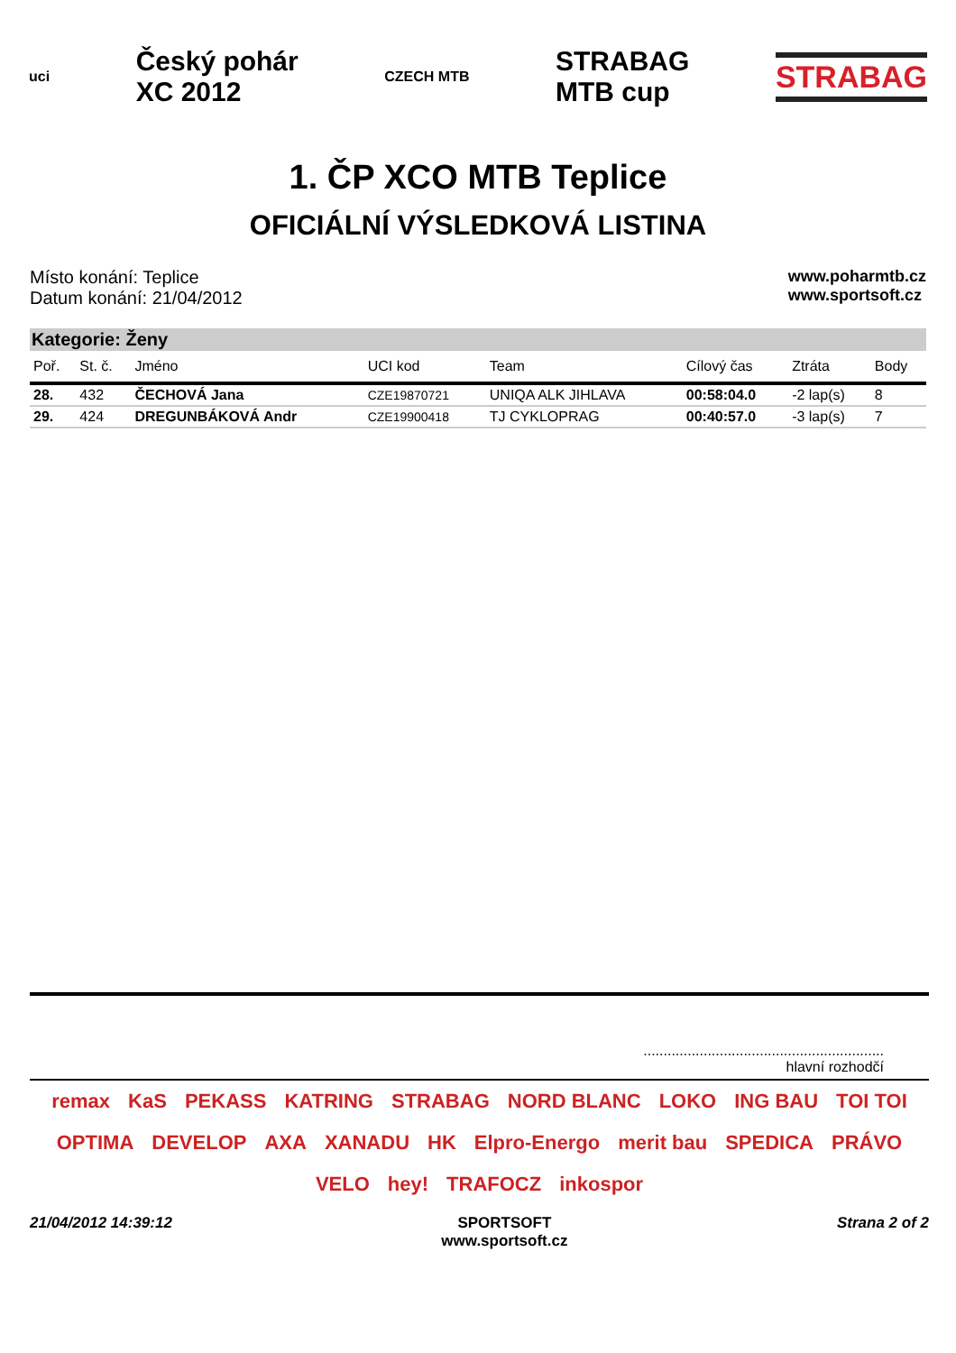uci Český pohár
XC 2012 CZECH MTB STRABAG
MTB cup STRABAG
1. ČP XCO MTB Teplice
OFICIÁLNÍ VÝSLEDKOVÁ LISTINA
Místo konání: Teplice
Datum konání: 21/04/2012
www.poharmtb.cz
www.sportsoft.cz
Kategorie: Ženy
| Poř. | St. č. | Jméno | UCI kod | Team | Cílový čas | Ztráta | Body |
| --- | --- | --- | --- | --- | --- | --- | --- |
| 28. | 432 | ČECHOVÁ Jana | CZE19870721 | UNIQA ALK JIHLAVA | 00:58:04.0 | -2 lap(s) | 8 |
| 29. | 424 | DREGUNBÁKOVÁ Andr | CZE19900418 | TJ CYKLOPRAG | 00:40:57.0 | -3 lap(s) | 7 |
............................................................
hlavní rozhodčí
remax KaS PEKASS KATRING STRABAG NORD BLANC LOKO ING BAU TOI TOI OPTIMA DEVELOP AXA XANADU HK Elpro-Energo merit bau SPEDICA PRÁVO VELO hey! TRAFOCZ inkospor
21/04/2012 14:39:12 SPORTSOFT
www.sportsoft.cz Strana 2 of 2